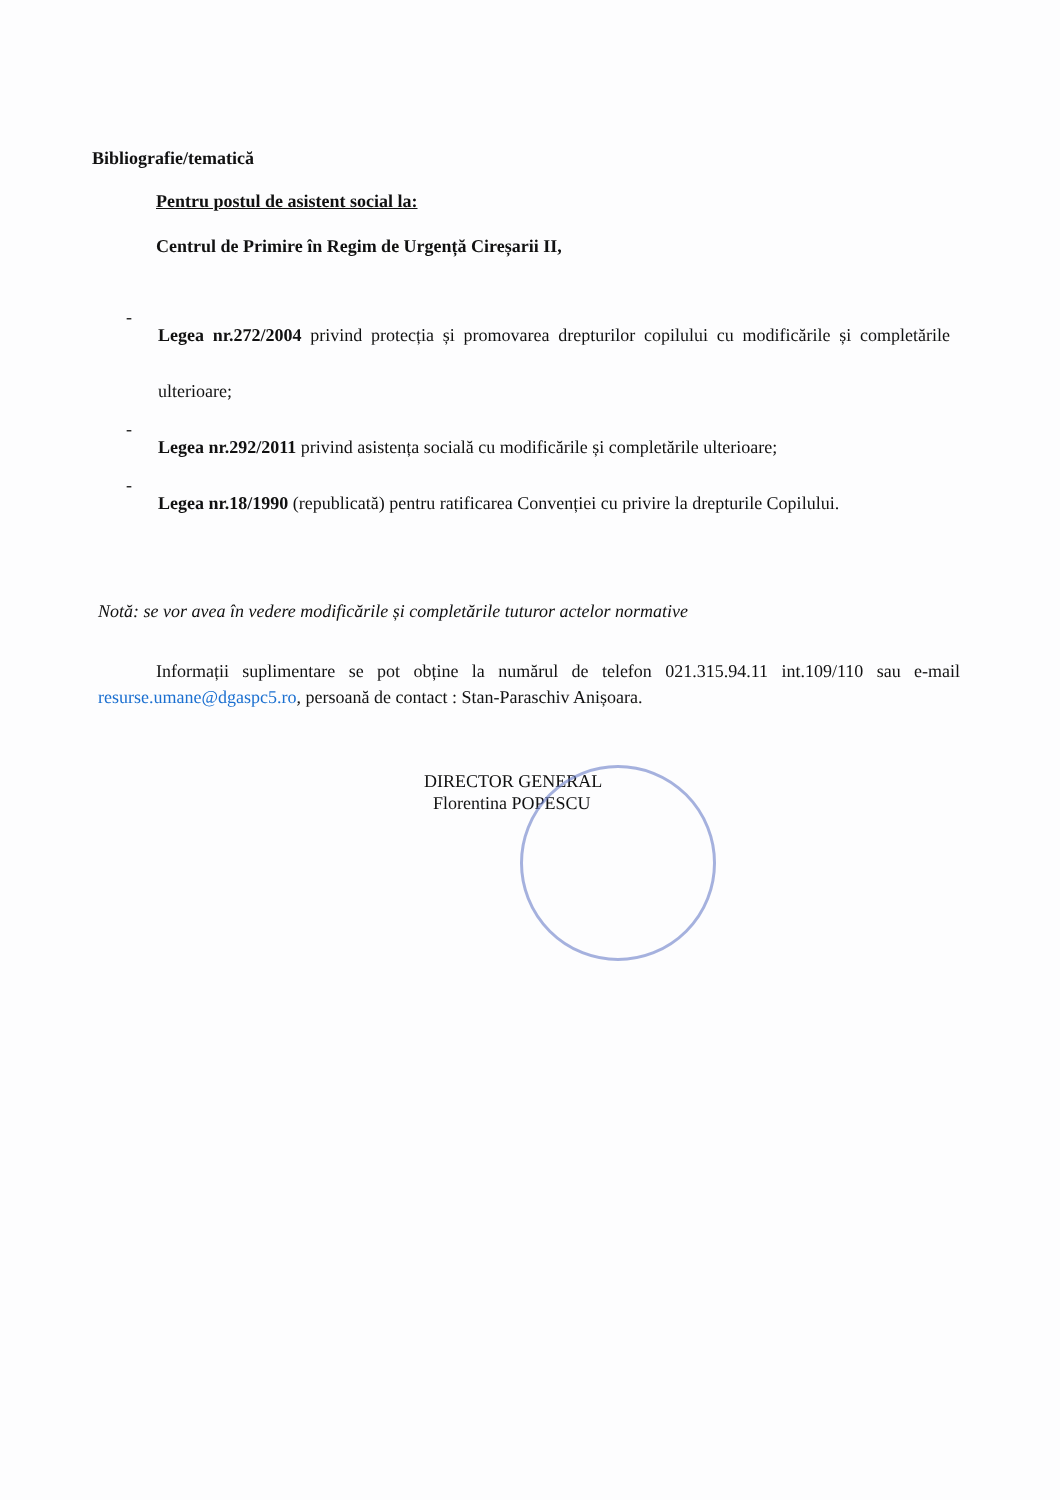Bibliografie/tematică
Pentru postul de asistent social la:
Centrul de Primire în Regim de Urgență Cireșarii II,
- Legea nr.272/2004 privind protecția și promovarea drepturilor copilului cu modificările și completările ulterioare;
- Legea nr.292/2011 privind asistența socială cu modificările și completările ulterioare;
- Legea nr.18/1990 (republicată) pentru ratificarea Convenției cu privire la drepturile Copilului.
Notă: se vor avea în vedere modificările și completările tuturor actelor normative
Informații suplimentare se pot obține la numărul de telefon 021.315.94.11 int.109/110 sau e-mail resurse.umane@dgaspc5.ro, persoană de contact : Stan-Paraschiv Anișoara.
DIRECTOR GENERAL
Florentina POPESCU